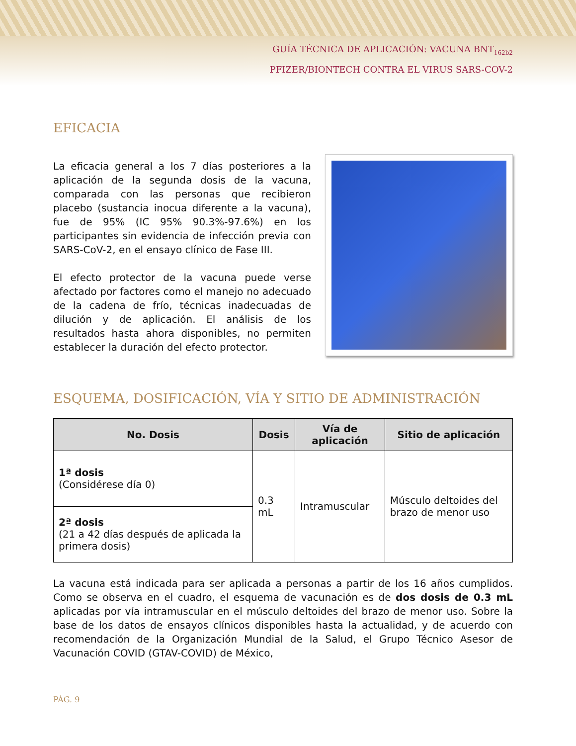GUÍA TÉCNICA DE APLICACIÓN: VACUNA BNT<sub>162b2</sub>
PFIZER/BIONTECH CONTRA EL VIRUS SARS-COV-2
EFICACIA
La eficacia general a los 7 días posteriores a la aplicación de la segunda dosis de la vacuna, comparada con las personas que recibieron placebo (sustancia inocua diferente a la vacuna), fue de 95% (IC 95% 90.3%-97.6%) en los participantes sin evidencia de infección previa con SARS-CoV-2, en el ensayo clínico de Fase III.
El efecto protector de la vacuna puede verse afectado por factores como el manejo no adecuado de la cadena de frío, técnicas inadecuadas de dilución y de aplicación. El análisis de los resultados hasta ahora disponibles, no permiten establecer la duración del efecto protector.
ESQUEMA, DOSIFICACIÓN, VÍA Y SITIO DE ADMINISTRACIÓN
| No. Dosis | Dosis | Vía de aplicación | Sitio de aplicación |
| --- | --- | --- | --- |
| 1ª dosis (Considérese día 0) | 0.3 mL | Intramuscular | Músculo deltoides del brazo de menor uso |
| 2ª dosis (21 a 42 días después de aplicada la primera dosis) | | | |
La vacuna está indicada para ser aplicada a personas a partir de los 16 años cumplidos. Como se observa en el cuadro, el esquema de vacunación es de dos dosis de 0.3 mL aplicadas por vía intramuscular en el músculo deltoides del brazo de menor uso. Sobre la base de los datos de ensayos clínicos disponibles hasta la actualidad, y de acuerdo con recomendación de la Organización Mundial de la Salud, el Grupo Técnico Asesor de Vacunación COVID (GTAV-COVID) de México,
PÁG. 9